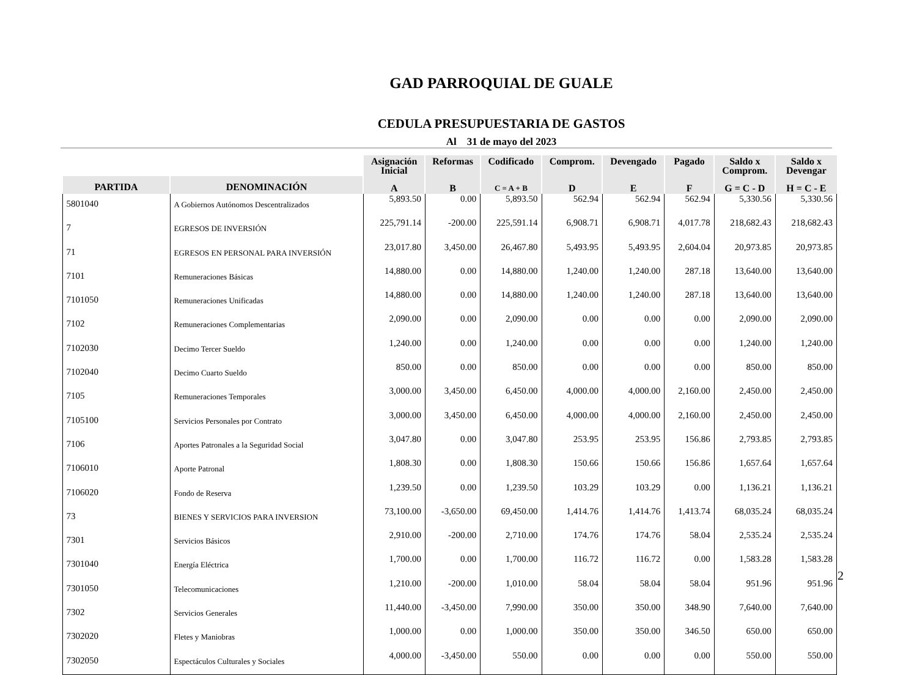GAD PARROQUIAL DE GUALE
CEDULA PRESUPUESTARIA DE GASTOS
Al 31 de mayo del 2023
| | | Asignación Inicial | Reformas | Codificado | Comprom. | Devengado | Pagado | Saldo x Comprom. | Saldo x Devengar |
| --- | --- | --- | --- | --- | --- | --- | --- | --- | --- |
| PARTIDA | DENOMINACIÓN | A | B | C = A + B | D | E | F | G = C - D | H = C - E |
| 5801040 | A Gobiernos Autónomos Descentralizados | 5,893.50 | 0.00 | 5,893.50 | 562.94 | 562.94 | 562.94 | 5,330.56 | 5,330.56 |
| 7 | EGRESOS DE INVERSIÓN | 225,791.14 | -200.00 | 225,591.14 | 6,908.71 | 6,908.71 | 4,017.78 | 218,682.43 | 218,682.43 |
| 71 | EGRESOS EN PERSONAL PARA INVERSIÓN | 23,017.80 | 3,450.00 | 26,467.80 | 5,493.95 | 5,493.95 | 2,604.04 | 20,973.85 | 20,973.85 |
| 7101 | Remuneraciones Básicas | 14,880.00 | 0.00 | 14,880.00 | 1,240.00 | 1,240.00 | 287.18 | 13,640.00 | 13,640.00 |
| 7101050 | Remuneraciones Unificadas | 14,880.00 | 0.00 | 14,880.00 | 1,240.00 | 1,240.00 | 287.18 | 13,640.00 | 13,640.00 |
| 7102 | Remuneraciones Complementarias | 2,090.00 | 0.00 | 2,090.00 | 0.00 | 0.00 | 0.00 | 2,090.00 | 2,090.00 |
| 7102030 | Decimo Tercer Sueldo | 1,240.00 | 0.00 | 1,240.00 | 0.00 | 0.00 | 0.00 | 1,240.00 | 1,240.00 |
| 7102040 | Decimo Cuarto Sueldo | 850.00 | 0.00 | 850.00 | 0.00 | 0.00 | 0.00 | 850.00 | 850.00 |
| 7105 | Remuneraciones Temporales | 3,000.00 | 3,450.00 | 6,450.00 | 4,000.00 | 4,000.00 | 2,160.00 | 2,450.00 | 2,450.00 |
| 7105100 | Servicios Personales por Contrato | 3,000.00 | 3,450.00 | 6,450.00 | 4,000.00 | 4,000.00 | 2,160.00 | 2,450.00 | 2,450.00 |
| 7106 | Aportes Patronales a la Seguridad Social | 3,047.80 | 0.00 | 3,047.80 | 253.95 | 253.95 | 156.86 | 2,793.85 | 2,793.85 |
| 7106010 | Aporte Patronal | 1,808.30 | 0.00 | 1,808.30 | 150.66 | 150.66 | 156.86 | 1,657.64 | 1,657.64 |
| 7106020 | Fondo de Reserva | 1,239.50 | 0.00 | 1,239.50 | 103.29 | 103.29 | 0.00 | 1,136.21 | 1,136.21 |
| 73 | BIENES Y SERVICIOS PARA INVERSION | 73,100.00 | -3,650.00 | 69,450.00 | 1,414.76 | 1,414.76 | 1,413.74 | 68,035.24 | 68,035.24 |
| 7301 | Servicios Básicos | 2,910.00 | -200.00 | 2,710.00 | 174.76 | 174.76 | 58.04 | 2,535.24 | 2,535.24 |
| 7301040 | Energía Eléctrica | 1,700.00 | 0.00 | 1,700.00 | 116.72 | 116.72 | 0.00 | 1,583.28 | 1,583.28 |
| 7301050 | Telecomunicaciones | 1,210.00 | -200.00 | 1,010.00 | 58.04 | 58.04 | 58.04 | 951.96 | 951.96 |
| 7302 | Servicios Generales | 11,440.00 | -3,450.00 | 7,990.00 | 350.00 | 350.00 | 348.90 | 7,640.00 | 7,640.00 |
| 7302020 | Fletes y Maniobras | 1,000.00 | 0.00 | 1,000.00 | 350.00 | 350.00 | 346.50 | 650.00 | 650.00 |
| 7302050 | Espectáculos Culturales y Sociales | 4,000.00 | -3,450.00 | 550.00 | 0.00 | 0.00 | 0.00 | 550.00 | 550.00 |
2